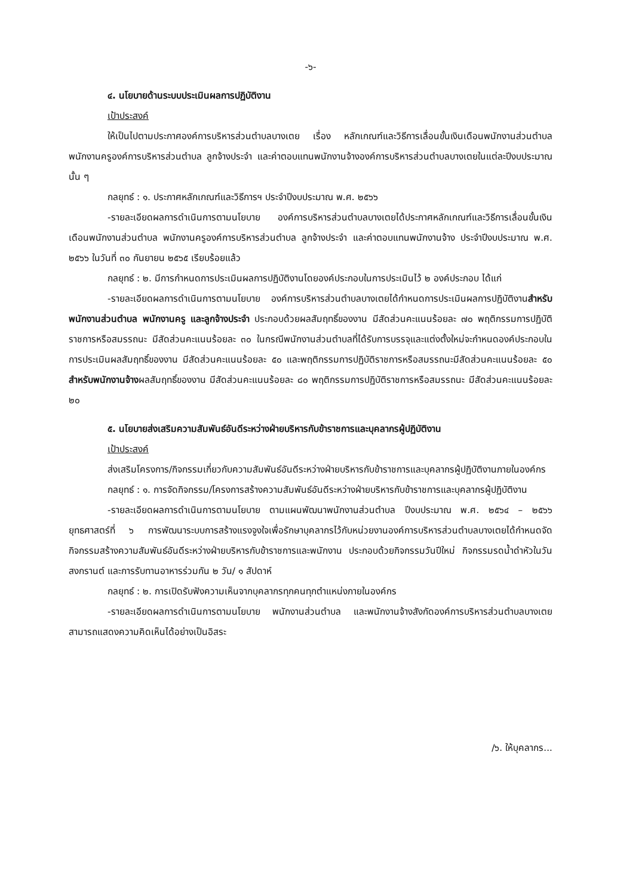-๖-
๔. นโยบายด้านระบบประเมินผลการปฏิบัติงาน
เป้าประสงค์
ให้เป็นไปตามประกาศองค์การบริหารส่วนตำบลบางเตย เรื่อง หลักเกณฑ์และวิธีการเลื่อนขั้นเงินเดือนพนักงานส่วนตำบล พนักงานครูองค์การบริหารส่วนตำบล ลูกจ้างประจำ และค่าตอบแทนพนักงานจ้างองค์การบริหารส่วนตำบลบางเตยในแต่ละปีงบประมาณนั้น ๆ
กลยุทธ์ : ๑. ประกาศหลักเกณฑ์และวิธีการฯ ประจำปีงบประมาณ พ.ศ. ๒๕๖๖
-รายละเอียดผลการดำเนินการตามนโยบาย องค์การบริหารส่วนตำบลบางเตยได้ประกาศหลักเกณฑ์และวิธีการเลื่อนขั้นเงินเดือนพนักงานส่วนตำบล พนักงานครูองค์การบริหารส่วนตำบล ลูกจ้างประจำ และค่าตอบแทนพนักงานจ้าง ประจำปีงบประมาณ พ.ศ. ๒๕๖๖ ในวันที่ ๓๐ กันยายน ๒๕๖๕ เรียบร้อยแล้ว
กลยุทธ์ : ๒. มีการกำหนดการประเมินผลการปฏิบัติงานโดยองค์ประกอบในการประเมินไว้ ๒ องค์ประกอบ ได้แก่
-รายละเอียดผลการดำเนินการตามนโยบาย องค์การบริหารส่วนตำบลบางเตยได้กำหนดการประเมินผลการปฏิบัติงานสำหรับพนักงานส่วนตำบล พนักงานครู และลูกจ้างประจำ ประกอบด้วยผลสัมฤทธิ์ของงาน มีสัดส่วนคะแนนร้อยละ ๗๐ พฤติกรรมการปฏิบัติราชการหรือสมรรถนะ มีสัดส่วนคะแนนร้อยละ ๓๐ ในกรณีพนักงานส่วนตำบลที่ได้รับการบรรจุและแต่งตั้งใหม่จะกำหนดองค์ประกอบในการประเมินผลสัมฤทธิ์ของงาน มีสัดส่วนคะแนนร้อยละ ๕๐ และพฤติกรรมการปฏิบัติราชการหรือสมรรถนะมีสัดส่วนคะแนนร้อยละ ๕๐ สำหรับพนักงานจ้างผลสัมฤทธิ์ของงาน มีสัดส่วนคะแนนร้อยละ ๘๐ พฤติกรรมการปฏิบัติราชการหรือสมรรถนะ มีสัดส่วนคะแนนร้อยละ ๒๐
๕. นโยบายส่งเสริมความสัมพันธ์อันดีระหว่างฝ่ายบริหารกับข้าราชการและบุคลากรผู้ปฏิบัติงาน
เป้าประสงค์
ส่งเสริมโครงการ/กิจกรรมเกี่ยวกับความสัมพันธ์อันดีระหว่างฝ่ายบริหารกับข้าราชการและบุคลากรผู้ปฏิบัติงานภายในองค์กร
กลยุทธ์ : ๑. การจัดกิจกรรม/โครงการสร้างความสัมพันธ์อันดีระหว่างฝ่ายบริหารกับข้าราชการและบุคลากรผู้ปฏิบัติงาน
-รายละเอียดผลการดำเนินการตามนโยบาย ตามแผนพัฒนาพนักงานส่วนตำบล ปีงบประมาณ พ.ศ. ๒๕๖๔ – ๒๕๖๖ ยุทธศาสตร์ที่ ๖ การพัฒนาระบบการสร้างแรงจูงใจเพื่อรักษาบุคลากรไว้กับหน่วยงานองค์การบริหารส่วนตำบลบางเตยได้กำหนดจัดกิจกรรมสร้างความสัมพันธ์อันดีระหว่างฝ่ายบริหารกับข้าราชการและพนักงาน ประกอบด้วยกิจกรรมวันปีใหม่ กิจกรรมรดน้ำดำหัวในวันสงกรานต์ และการรับทานอาหารร่วมกัน ๒ วัน/ ๑ สัปดาห์
กลยุทธ์ : ๒. การเปิดรับฟังความเห็นจากบุคลากรทุกคนทุกตำแหน่งภายในองค์กร
-รายละเอียดผลการดำเนินการตามนโยบาย พนักงานส่วนตำบล และพนักงานจ้างสังกัดองค์การบริหารส่วนตำบลบางเตยสามารถแสดงความคิดเห็นได้อย่างเป็นอิสระ
/๖. ให้บุคลากร...